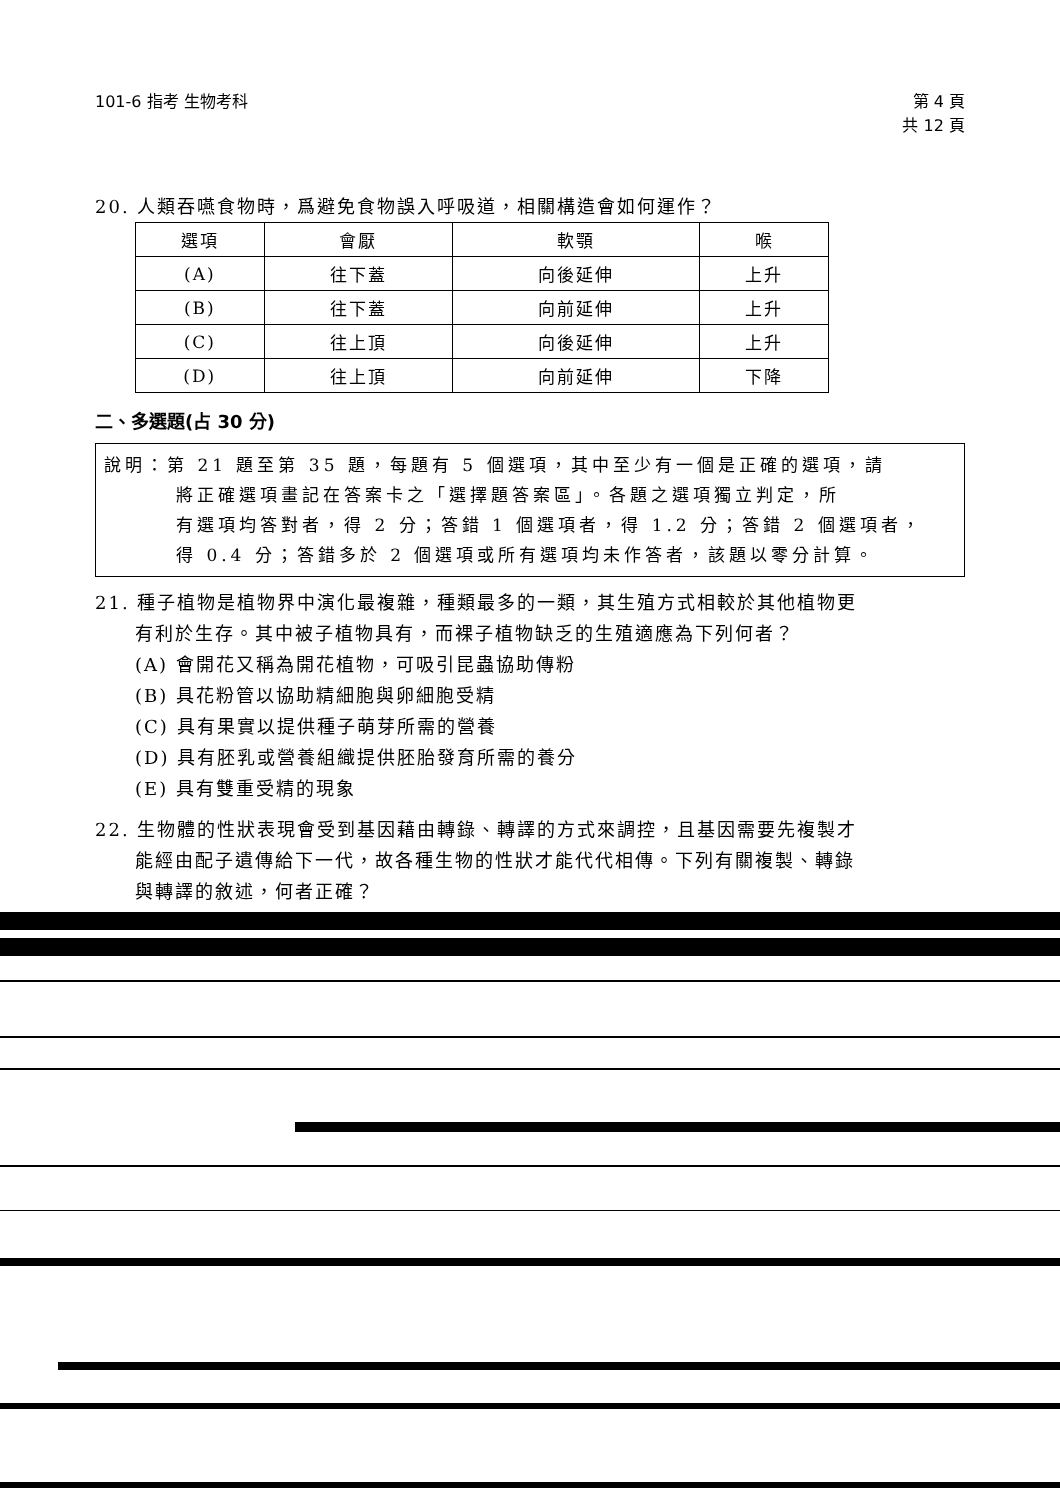101-6 指考 生物考科 第 4 頁
共 12 頁
20. 人類吞嚥食物時，爲避免食物誤入呼吸道，相關構造會如何運作？
| 選項 | 會厭 | 軟顎 | 喉 |
| --- | --- | --- | --- |
| (A) | 往下蓋 | 向後延伸 | 上升 |
| (B) | 往下蓋 | 向前延伸 | 上升 |
| (C) | 往上頂 | 向後延伸 | 上升 |
| (D) | 往上頂 | 向前延伸 | 下降 |
二、多選題(占 30 分)
說明：第 21 題至第 35 題，每題有 5 個選項，其中至少有一個是正確的選項，請
將正確選項畫記在答案卡之「選擇題答案區」。各題之選項獨立判定，所
有選項均答對者，得 2 分；答錯 1 個選項者，得 1.2 分；答錯 2 個選項者，
得 0.4 分；答錯多於 2 個選項或所有選項均未作答者，該題以零分計算。
21. 種子植物是植物界中演化最複雜，種類最多的一類，其生殖方式相較於其他植物更
有利於生存。其中被子植物具有，而裸子植物缺乏的生殖適應為下列何者？
(A) 會開花又稱為開花植物，可吸引昆蟲協助傳粉
(B) 具花粉管以協助精細胞與卵細胞受精
(C) 具有果實以提供種子萌芽所需的營養
(D) 具有胚乳或營養組織提供胚胎發育所需的養分
(E) 具有雙重受精的現象
22. 生物體的性狀表現會受到基因藉由轉錄、轉譯的方式來調控，且基因需要先複製才
能經由配子遺傳給下一代，故各種生物的性狀才能代代相傳。下列有關複製、轉錄
與轉譯的敘述，何者正確？